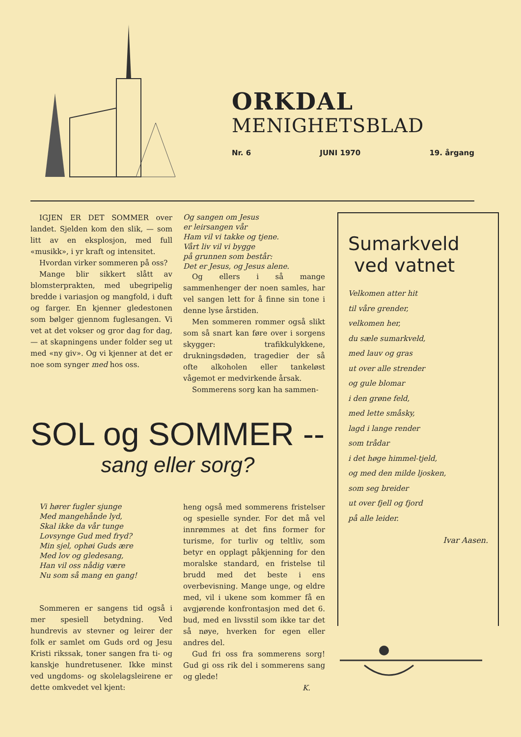ORKDAL
MENIGHETSBLAD
Nr. 6 JUNI 1970 19. årgang
IGJEN ER DET SOMMER over landet. Sjelden kom den slik, — som litt av en eksplosjon, med full «musikk», i yr kraft og intensitet.
Hvordan virker sommeren på oss?
Mange blir sikkert slått av blomsterprakten, med ubegripelig bredde i variasjon og mangfold, i duft og farger. En kjenner gledestonen som bølger gjennom fuglesangen. Vi vet at det vokser og gror dag for dag, — at skapningens under folder seg ut med «ny giv». Og vi kjenner at det er noe som synger med hos oss.
Og sangen om Jesus
er leirsangen vår
Ham vil vi takke og tjene.
Vårt liv vil vi bygge
på grunnen som består:
Det er Jesus, og Jesus alene.
Og ellers i så mange sammenhenger der noen samles, har vel sangen lett for å finne sin tone i denne lyse årstiden.
Men sommeren rommer også slikt som så snart kan føre over i sorgens skygger: trafikkulykkene, drukningsdøden, tragedier der så ofte alkoholen eller tankeløst vågemot er medvirkende årsak.
Sommerens sorg kan ha sammen-
SOL og SOMMER --
sang eller sorg?
Vi hører fugler sjunge
Med mangehånde lyd,
Skal ikke da vår tunge
Lovsynge Gud med fryd?
Min sjel, ophøi Guds ære
Med lov og gledesang,
Han vil oss nådig være
Nu som så mang en gang!
Sommeren er sangens tid også i mer spesiell betydning. Ved hundrevis av stevner og leirer der folk er samlet om Guds ord og Jesu Kristi rikssak, toner sangen fra ti- og kanskje hundretusener. Ikke minst ved ungdoms- og skolelagsleirene er dette omkvedet vel kjent:
heng også med sommerens fristelser og spesielle synder. For det må vel innrømmes at det fins former for turisme, for turliv og teltliv, som betyr en opplagt påkjenning for den moralske standard, en fristelse til brudd med det beste i ens overbevisning. Mange unge, og eldre med, vil i ukene som kommer få en avgjørende konfrontasjon med det 6. bud, med en livsstil som ikke tar det så nøye, hverken for egen eller andres del.
Gud fri oss fra sommerens sorg! Gud gi oss rik del i sommerens sang og glede!
K.
Sumarkveld
ved vatnet
Velkomen atter hit
til våre grender,
velkomen her,
du sæle sumarkveld,
med lauv og gras
ut over alle strender
og gule blomar
i den grøne feld,
med lette småsky,
lagd i lange render
som trådar
i det høge himmel-tjeld,
og med den milde ljosken,
som seg breider
ut over fjell og fjord
på alle leider.
Ivar Aasen.